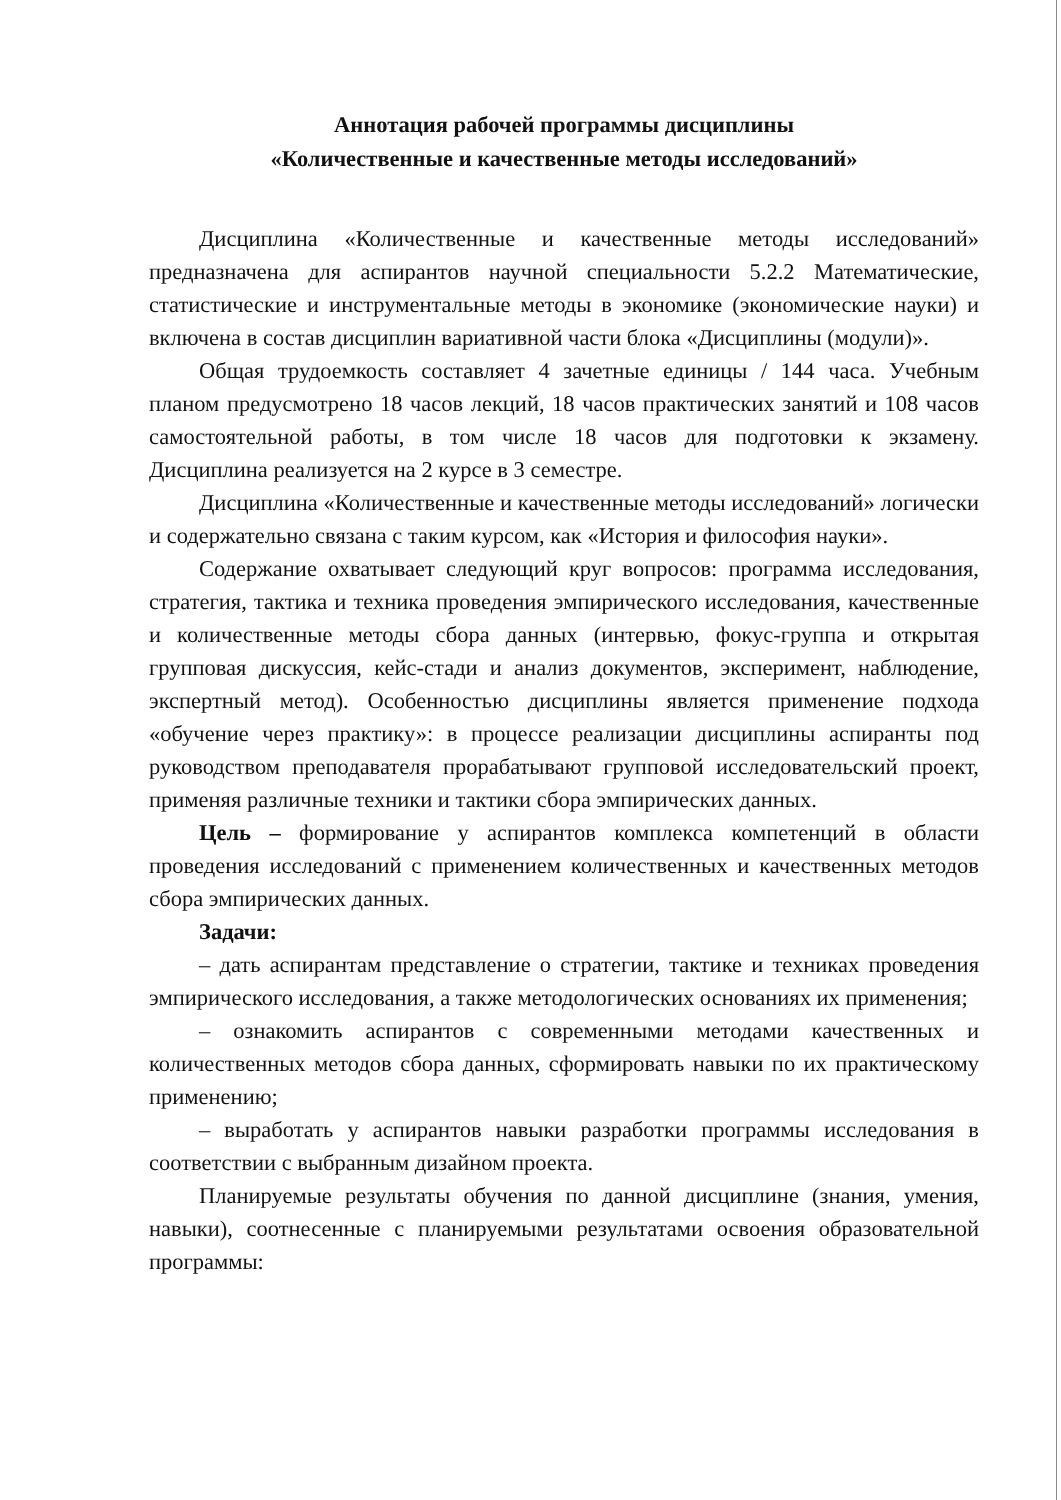Аннотация рабочей программы дисциплины
«Количественные и качественные методы исследований»
Дисциплина «Количественные и качественные методы исследований» предназначена для аспирантов научной специальности 5.2.2 Математические, статистические и инструментальные методы в экономике (экономические науки) и включена в состав дисциплин вариативной части блока «Дисциплины (модули)».
Общая трудоемкость составляет 4 зачетные единицы / 144 часа. Учебным планом предусмотрено 18 часов лекций, 18 часов практических занятий и 108 часов самостоятельной работы, в том числе 18 часов для подготовки к экзамену. Дисциплина реализуется на 2 курсе в 3 семестре.
Дисциплина «Количественные и качественные методы исследований» логически и содержательно связана с таким курсом, как «История и философия науки».
Содержание охватывает следующий круг вопросов: программа исследования, стратегия, тактика и техника проведения эмпирического исследования, качественные и количественные методы сбора данных (интервью, фокус-группа и открытая групповая дискуссия, кейс-стади и анализ документов, эксперимент, наблюдение, экспертный метод). Особенностью дисциплины является применение подхода «обучение через практику»: в процессе реализации дисциплины аспиранты под руководством преподавателя прорабатывают групповой исследовательский проект, применяя различные техники и тактики сбора эмпирических данных.
Цель – формирование у аспирантов комплекса компетенций в области проведения исследований с применением количественных и качественных методов сбора эмпирических данных.
Задачи:
– дать аспирантам представление о стратегии, тактике и техниках проведения эмпирического исследования, а также методологических основаниях их применения;
– ознакомить аспирантов с современными методами качественных и количественных методов сбора данных, сформировать навыки по их практическому применению;
– выработать у аспирантов навыки разработки программы исследования в соответствии с выбранным дизайном проекта.
Планируемые результаты обучения по данной дисциплине (знания, умения, навыки), соотнесенные с планируемыми результатами освоения образовательной программы: